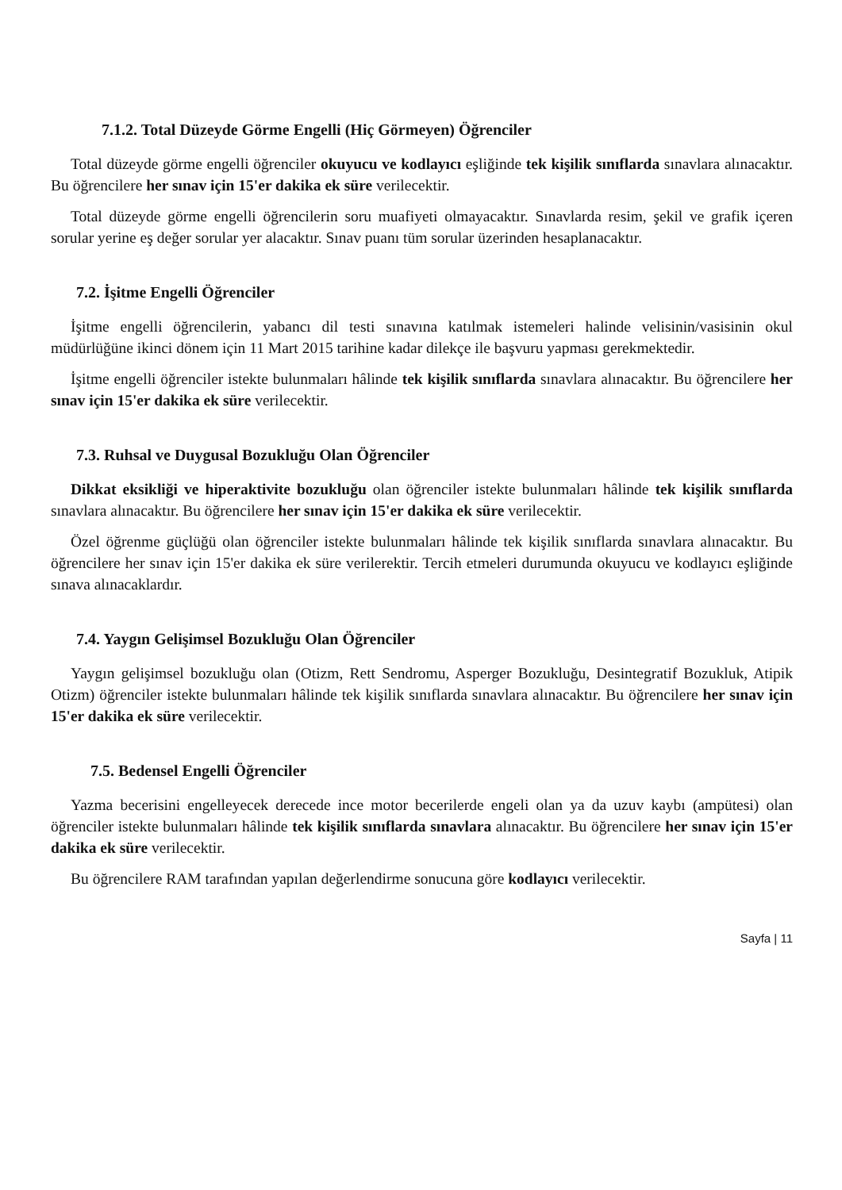7.1.2. Total Düzeyde Görme Engelli (Hiç Görmeyen) Öğrenciler
Total düzeyde görme engelli öğrenciler okuyucu ve kodlayıcı eşliğinde tek kişilik sınıflarda sınavlara alınacaktır. Bu öğrencilere her sınav için 15'er dakika ek süre verilecektir.
Total düzeyde görme engelli öğrencilerin soru muafiyeti olmayacaktır. Sınavlarda resim, şekil ve grafik içeren sorular yerine eş değer sorular yer alacaktır. Sınav puanı tüm sorular üzerinden hesaplanacaktır.
7.2. İşitme Engelli Öğrenciler
İşitme engelli öğrencilerin, yabancı dil testi sınavına katılmak istemeleri halinde velisinin/vasisinin okul müdürlüğüne ikinci dönem için 11 Mart 2015 tarihine kadar dilekçe ile başvuru yapması gerekmektedir.
İşitme engelli öğrenciler istekte bulunmaları hâlinde tek kişilik sınıflarda sınavlara alınacaktır. Bu öğrencilere her sınav için 15'er dakika ek süre verilecektir.
7.3. Ruhsal ve Duygusal Bozukluğu Olan Öğrenciler
Dikkat eksikliği ve hiperaktivite bozukluğu olan öğrenciler istekte bulunmaları hâlinde tek kişilik sınıflarda sınavlara alınacaktır. Bu öğrencilere her sınav için 15'er dakika ek süre verilecektir.
Özel öğrenme güçlüğü olan öğrenciler istekte bulunmaları hâlinde tek kişilik sınıflarda sınavlara alınacaktır. Bu öğrencilere her sınav için 15'er dakika ek süre verilerektir. Tercih etmeleri durumunda okuyucu ve kodlayıcı eşliğinde sınava alınacaklardır.
7.4. Yaygın Gelişimsel Bozukluğu Olan Öğrenciler
Yaygın gelişimsel bozukluğu olan (Otizm, Rett Sendromu, Asperger Bozukluğu, Desintegratif Bozukluk, Atipik Otizm) öğrenciler istekte bulunmaları hâlinde tek kişilik sınıflarda sınavlara alınacaktır. Bu öğrencilere her sınav için 15'er dakika ek süre verilecektir.
7.5. Bedensel Engelli Öğrenciler
Yazma becerisini engelleyecek derecede ince motor becerilerde engeli olan ya da uzuv kaybı (ampütesi) olan öğrenciler istekte bulunmaları hâlinde tek kişilik sınıflarda sınavlara alınacaktır. Bu öğrencilere her sınav için 15'er dakika ek süre verilecektir.
Bu öğrencilere RAM tarafından yapılan değerlendirme sonucuna göre kodlayıcı verilecektir.
Sayfa | 11